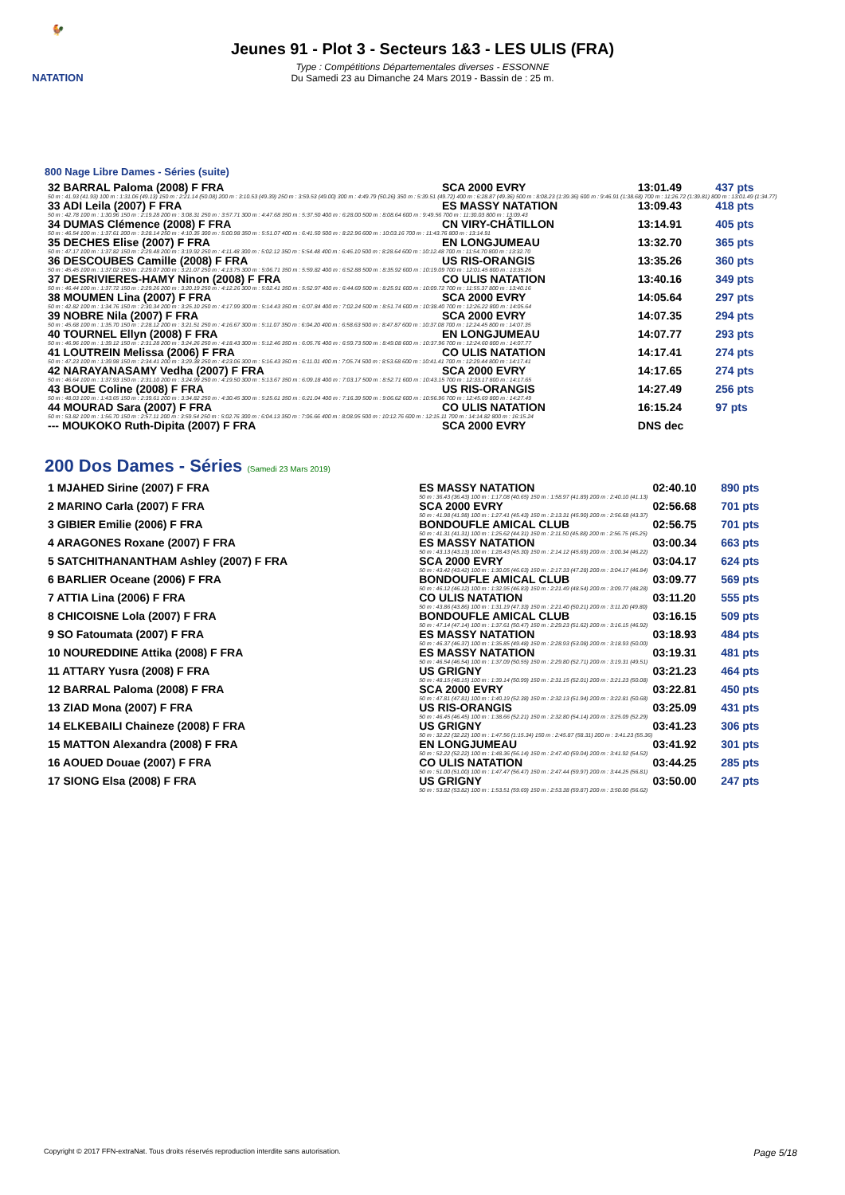🐓
NATATION
Jeunes 91 - Plot 3 - Secteurs 1&3 - LES ULIS (FRA)
Type : Compétitions Départementales diverses - ESSONNE
Du Samedi 23 au Dimanche 24 Mars 2019 - Bassin de : 25 m.
800 Nage Libre Dames - Séries (suite)
| 32 BARRAL Paloma (2008) F FRA | SCA 2000 EVRY | 13:01.49 | 437 pts |
| 50 m : 41.93 (41.93) 100 m : 1:31.06 (49.13) 150 m : 2:21.14 (50.08) 200 m : 3:10.53 (49.39) 250 m : 3:59.53 (49.00) 300 m : 4:49.79 (50.26) 350 m : 5:39.51 (49.72) 400 m : 6:28.87 (49.36) 500 m : 8:08.23 (1:39.36) 600 m : 9:46.91 (1:38.68) 700 m : 11:26.72 (1:39.81) 800 m : 13:01.49 (1:34.77) | | | |
| 33 ADI Leila (2007) F FRA | ES MASSY NATATION | 13:09.43 | 418 pts |
| 50 m : 42.78 100 m : 1:30.96 150 m : 2:19.28 200 m : 3:08.31 250 m : 3:57.71 300 m : 4:47.68 350 m : 5:37.50 400 m : 6:28.00 500 m : 8:08.64 600 m : 9:49.56 700 m : 11:30.03 800 m : 13:09.43 | | | |
| 34 DUMAS Clémence (2008) F FRA | CN VIRY-CHÂTILLON | 13:14.91 | 405 pts |
| 50 m : 46.54 100 m : 1:37.61 200 m : 3:28.14 250 m : 4:10.35 300 m : 5:00.98 350 m : 5:51.07 400 m : 6:41.50 500 m : 8:22.96 600 m : 10:03.16 700 m : 11:43.76 800 m : 13:14.91 | | | |
| 35 DECHES Elise (2007) F FRA | EN LONGJUMEAU | 13:32.70 | 365 pts |
| 50 m : 47.17 100 m : 1:37.82 150 m : 2:29.48 200 m : 3:19.92 250 m : 4:11.48 300 m : 5:02.12 350 m : 5:54.48 400 m : 6:46.10 500 m : 8:28.64 600 m : 10:12.48 700 m : 11:54.70 800 m : 13:32.70 | | | |
| 36 DESCOUBES Camille (2008) F FRA | US RIS-ORANGIS | 13:35.26 | 360 pts |
| 50 m : 45.45 100 m : 1:37.02 150 m : 2:29.07 200 m : 3:21.07 250 m : 4:13.75 300 m : 5:06.71 350 m : 5:59.82 400 m : 6:52.88 500 m : 8:35.92 600 m : 10:19.09 700 m : 12:01.45 800 m : 13:35.26 | | | |
| 37 DESRIVIERES-HAMY Ninon (2008) F FRA | CO ULIS NATATION | 13:40.16 | 349 pts |
| 50 m : 46.44 100 m : 1:37.72 150 m : 2:29.26 200 m : 3:20.19 250 m : 4:12.26 300 m : 5:02.41 350 m : 5:52.97 400 m : 6:44.69 500 m : 8:25.91 600 m : 10:09.72 700 m : 11:55.37 800 m : 13:40.16 | | | |
| 38 MOUMEN Lina (2007) F FRA | SCA 2000 EVRY | 14:05.64 | 297 pts |
| 50 m : 42.82 100 m : 1:34.76 150 m : 2:30.34 200 m : 3:25.10 250 m : 4:17.99 300 m : 5:14.43 350 m : 6:07.84 400 m : 7:02.24 500 m : 8:51.74 600 m : 10:38.40 700 m : 12:26.22 800 m : 14:05.64 | | | |
| 39 NOBRE Nila (2007) F FRA | SCA 2000 EVRY | 14:07.35 | 294 pts |
| 50 m : 45.68 100 m : 1:35.70 150 m : 2:28.12 200 m : 3:21.51 250 m : 4:16.67 300 m : 5:11.07 350 m : 6:04.20 400 m : 6:58.63 500 m : 8:47.87 600 m : 10:37.08 700 m : 12:24.45 800 m : 14:07.35 | | | |
| 40 TOURNEL Ellyn (2008) F FRA | EN LONGJUMEAU | 14:07.77 | 293 pts |
| 50 m : 46.96 100 m : 1:39.12 150 m : 2:31.28 200 m : 3:24.26 250 m : 4:18.43 300 m : 5:12.46 350 m : 6:05.76 400 m : 6:59.73 500 m : 8:49.08 600 m : 10:37.96 700 m : 12:24.60 800 m : 14:07.77 | | | |
| 41 LOUTREIN Melissa (2006) F FRA | CO ULIS NATATION | 14:17.41 | 274 pts |
| 50 m : 47.23 100 m : 1:39.98 150 m : 2:34.41 200 m : 3:29.38 250 m : 4:23.06 300 m : 5:16.43 350 m : 6:11.01 400 m : 7:05.74 500 m : 8:53.68 600 m : 10:41.41 700 m : 12:29.44 800 m : 14:17.41 | | | |
| 42 NARAYANASAMY Vedha (2007) F FRA | SCA 2000 EVRY | 14:17.65 | 274 pts |
| 50 m : 46.64 100 m : 1:37.93 150 m : 2:31.10 200 m : 3:24.99 250 m : 4:19.50 300 m : 5:13.67 350 m : 6:09.18 400 m : 7:03.17 500 m : 8:52.71 600 m : 10:43.15 700 m : 12:33.17 800 m : 14:17.65 | | | |
| 43 BOUE Coline (2008) F FRA | US RIS-ORANGIS | 14:27.49 | 256 pts |
| 50 m : 48.03 100 m : 1:43.65 150 m : 2:39.61 200 m : 3:34.82 250 m : 4:30.45 300 m : 5:25.61 350 m : 6:21.04 400 m : 7:16.39 500 m : 9:06.62 600 m : 10:56.96 700 m : 12:45.69 800 m : 14:27.49 | | | |
| 44 MOURAD Sara (2007) F FRA | CO ULIS NATATION | 16:15.24 | 97 pts |
| 50 m : 53.82 100 m : 1:56.70 150 m : 2:57.11 200 m : 3:59.54 250 m : 5:02.76 300 m : 6:04.13 350 m : 7:06.66 400 m : 8:08.95 500 m : 10:12.76 600 m : 12:15.11 700 m : 14:14.82 800 m : 16:15.24 | | | |
| --- MOUKOKO Ruth-Dipita (2007) F FRA | SCA 2000 EVRY | DNS dec | |
200 Dos Dames - Séries (Samedi 23 Mars 2019)
| 1 MJAHED Sirine (2007) F FRA | ES MASSY NATATION | 02:40.10 | 890 pts |
| | 50 m : 36.43 (36.43) 100 m : 1:17.08 (40.65) 150 m : 1:58.97 (41.89) 200 m : 2:40.10 (41.13) | | |
| 2 MARINO Carla (2007) F FRA | SCA 2000 EVRY | 02:56.68 | 701 pts |
| | 50 m : 41.98 (41.98) 100 m : 1:27.41 (45.43) 150 m : 2:13.31 (45.90) 200 m : 2:56.68 (43.37) | | |
| 3 GIBIER Emilie (2006) F FRA | BONDOUFLE AMICAL CLUB | 02:56.75 | 701 pts |
| | 50 m : 41.31 (41.31) 100 m : 1:25.62 (44.31) 150 m : 2:11.50 (45.88) 200 m : 2:56.75 (45.25) | | |
| 4 ARAGONES Roxane (2007) F FRA | ES MASSY NATATION | 03:00.34 | 663 pts |
| | 50 m : 43.13 (43.13) 100 m : 1:28.43 (45.30) 150 m : 2:14.12 (45.69) 200 m : 3:00.34 (46.22) | | |
| 5 SATCHITHANANTHAM Ashley (2007) F FRA | SCA 2000 EVRY | 03:04.17 | 624 pts |
| | 50 m : 43.42 (43.42) 100 m : 1:30.05 (46.63) 150 m : 2:17.33 (47.28) 200 m : 3:04.17 (46.84) | | |
| 6 BARLIER Oceane (2006) F FRA | BONDOUFLE AMICAL CLUB | 03:09.77 | 569 pts |
| | 50 m : 46.12 (46.12) 100 m : 1:32.95 (46.83) 150 m : 2:21.49 (48.54) 200 m : 3:09.77 (48.28) | | |
| 7 ATTIA Lina (2006) F FRA | CO ULIS NATATION | 03:11.20 | 555 pts |
| | 50 m : 43.86 (43.86) 100 m : 1:31.19 (47.33) 150 m : 2:21.40 (50.21) 200 m : 3:11.20 (49.80) | | |
| 8 CHICOISNE Lola (2007) F FRA | BONDOUFLE AMICAL CLUB | 03:16.15 | 509 pts |
| | 50 m : 47.14 (47.14) 100 m : 1:37.61 (50.47) 150 m : 2:29.23 (51.62) 200 m : 3:16.15 (46.92) | | |
| 9 SO Fatoumata (2007) F FRA | ES MASSY NATATION | 03:18.93 | 484 pts |
| | 50 m : 46.37 (46.37) 100 m : 1:35.85 (49.48) 150 m : 2:28.93 (53.08) 200 m : 3:18.93 (50.00) | | |
| 10 NOUREDDINE Attika (2008) F FRA | ES MASSY NATATION | 03:19.31 | 481 pts |
| | 50 m : 46.54 (46.54) 100 m : 1:37.09 (50.55) 150 m : 2:29.80 (52.71) 200 m : 3:19.31 (49.51) | | |
| 11 ATTARY Yusra (2008) F FRA | US GRIGNY | 03:21.23 | 464 pts |
| | 50 m : 48.15 (48.15) 100 m : 1:39.14 (50.99) 150 m : 2:31.15 (52.01) 200 m : 3:21.23 (50.08) | | |
| 12 BARRAL Paloma (2008) F FRA | SCA 2000 EVRY | 03:22.81 | 450 pts |
| | 50 m : 47.81 (47.81) 100 m : 1:40.19 (52.38) 150 m : 2:32.13 (51.94) 200 m : 3:22.81 (50.68) | | |
| 13 ZIAD Mona (2007) F FRA | US RIS-ORANGIS | 03:25.09 | 431 pts |
| | 50 m : 46.45 (46.45) 100 m : 1:38.66 (52.21) 150 m : 2:32.80 (54.14) 200 m : 3:25.09 (52.29) | | |
| 14 ELKEBAILI Chaineze (2008) F FRA | US GRIGNY | 03:41.23 | 306 pts |
| | 50 m : 32.22 (32.22) 100 m : 1:47.56 (1:15.34) 150 m : 2:45.87 (58.31) 200 m : 3:41.23 (55.36) | | |
| 15 MATTON Alexandra (2008) F FRA | EN LONGJUMEAU | 03:41.92 | 301 pts |
| | 50 m : 52.22 (52.22) 100 m : 1:48.36 (56.14) 150 m : 2:47.40 (59.04) 200 m : 3:41.92 (54.52) | | |
| 16 AOUED Douae (2007) F FRA | CO ULIS NATATION | 03:44.25 | 285 pts |
| | 50 m : 51.00 (51.00) 100 m : 1:47.47 (56.47) 150 m : 2:47.44 (59.97) 200 m : 3:44.25 (56.81) | | |
| 17 SIONG Elsa (2008) F FRA | US GRIGNY | 03:50.00 | 247 pts |
| | 50 m : 53.82 (53.82) 100 m : 1:53.51 (59.69) 150 m : 2:53.38 (59.87) 200 m : 3:50.00 (56.62) | | |
Copyright © 2017 FFN-extraNat. Tous droits réservés reproduction interdite sans autorisation. Page 5/18